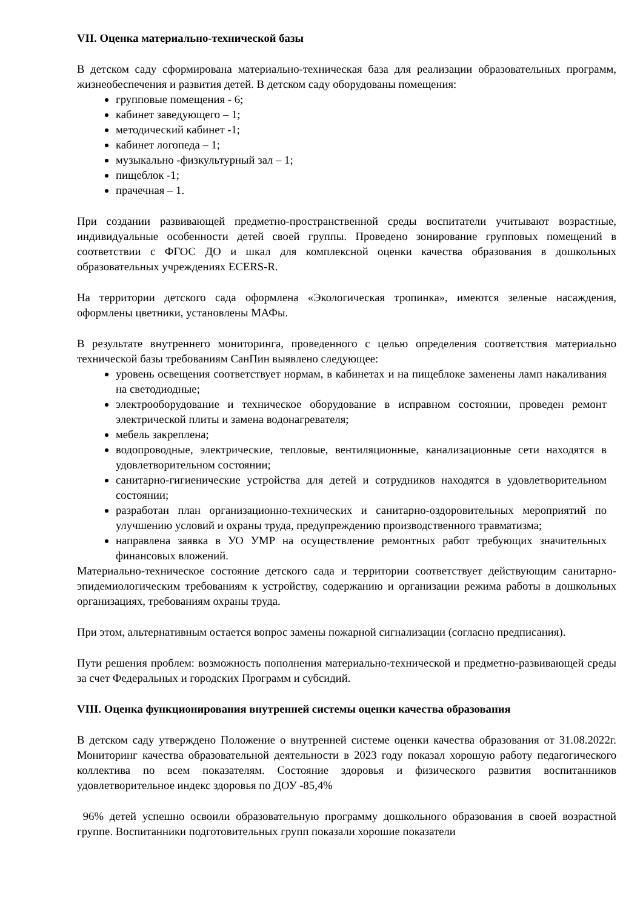VII. Оценка материально-технической базы
В детском саду сформирована материально-техническая база для реализации образовательных программ, жизнеобеспечения и развития детей. В детском саду оборудованы помещения:
групповые помещения - 6;
кабинет заведующего – 1;
методический кабинет -1;
кабинет логопеда – 1;
музыкально -физкультурный зал – 1;
пищеблок -1;
прачечная – 1.
При создании развивающей предметно-пространственной среды воспитатели учитывают возрастные, индивидуальные особенности детей своей группы. Проведено зонирование групповых помещений в соответствии с ФГОС ДО и шкал для комплексной оценки качества образования в дошкольных образовательных учреждениях ECERS-R.
На территории детского сада оформлена «Экологическая тропинка», имеются зеленые насаждения, оформлены цветники, установлены МАФы.
В результате внутреннего мониторинга, проведенного с целью определения соответствия материально технической базы требованиям СанПин выявлено следующее:
уровень освещения соответствует нормам, в кабинетах и на пищеблоке заменены ламп накаливания на светодиодные;
электрооборудование и техническое оборудование в исправном состоянии, проведен ремонт электрической плиты и замена водонагревателя;
мебель закреплена;
водопроводные, электрические, тепловые, вентиляционные, канализационные сети находятся в удовлетворительном состоянии;
санитарно-гигиенические устройства для детей и сотрудников находятся в удовлетворительном состоянии;
разработан план организационно-технических и санитарно-оздоровительных мероприятий по улучшению условий и охраны труда, предупреждению производственного травматизма;
направлена заявка в УО УМР на осуществление ремонтных работ требующих значительных финансовых вложений.
Материально-техническое состояние детского сада и территории соответствует действующим санитарно-эпидемиологическим требованиям к устройству, содержанию и организации режима работы в дошкольных организациях, требованиям охраны труда.
При этом, альтернативным остается вопрос замены пожарной сигнализации (согласно предписания).
Пути решения проблем: возможность пополнения материально-технической и предметно-развивающей среды за счет Федеральных и городских Программ и субсидий.
VIII. Оценка функционирования внутренней системы оценки качества образования
В детском саду утверждено Положение о внутренней системе оценки качества образования от 31.08.2022г. Мониторинг качества образовательной деятельности в 2023 году показал хорошую работу педагогического коллектива по всем показателям. Состояние здоровья и физического развития воспитанников удовлетворительное индекс здоровья по ДОУ -85,4%
96% детей успешно освоили образовательную программу дошкольного образования в своей возрастной группе. Воспитанники подготовительных групп показали хорошие показатели